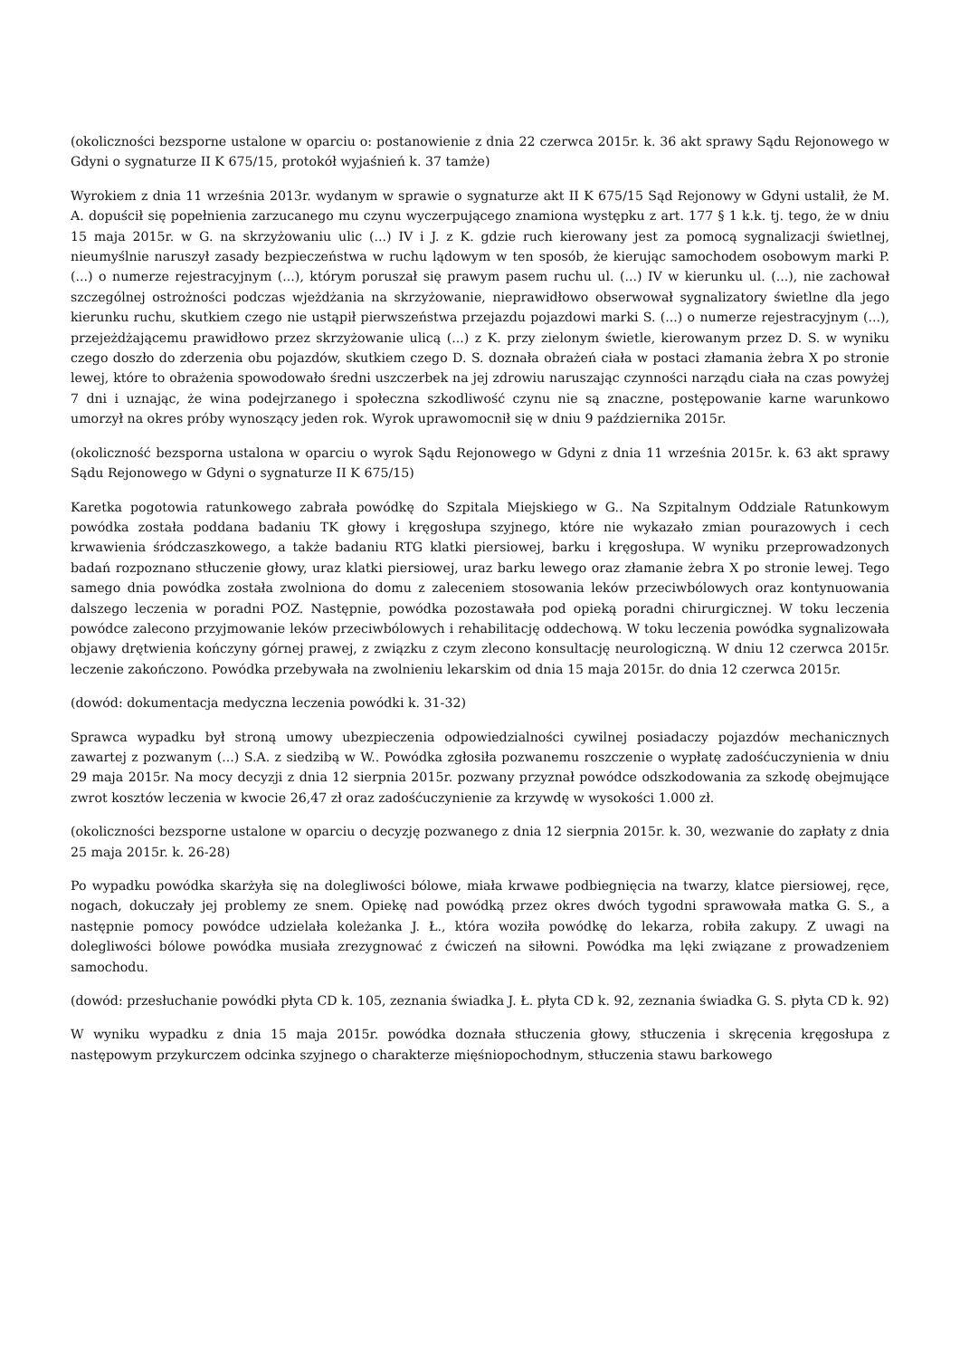(okoliczności bezsporne ustalone w oparciu o: postanowienie z dnia 22 czerwca 2015r. k. 36 akt sprawy Sądu Rejonowego w Gdyni o sygnaturze II K 675/15, protokół wyjaśnień k. 37 tamże)
Wyrokiem z dnia 11 września 2013r. wydanym w sprawie o sygnaturze akt II K 675/15 Sąd Rejonowy w Gdyni ustalił, że M. A. dopuścił się popełnienia zarzucanego mu czynu wyczerpującego znamiona występku z art. 177 § 1 k.k. tj. tego, że w dniu 15 maja 2015r. w G. na skrzyżowaniu ulic (...) IV i J. z K. gdzie ruch kierowany jest za pomocą sygnalizacji świetlnej, nieumyślnie naruszył zasady bezpieczeństwa w ruchu lądowym w ten sposób, że kierując samochodem osobowym marki P. (...) o numerze rejestracyjnym (...), którym poruszał się prawym pasem ruchu ul. (...) IV w kierunku ul. (...), nie zachował szczególnej ostrożności podczas wjeżdżania na skrzyżowanie, nieprawidłowo obserwował sygnalizatory świetlne dla jego kierunku ruchu, skutkiem czego nie ustąpił pierwszeństwa przejazdu pojazdowi marki S. (...) o numerze rejestracyjnym (...), przejeżdżającemu prawidłowo przez skrzyżowanie ulicą (...) z K. przy zielonym świetle, kierowanym przez D. S. w wyniku czego doszło do zderzenia obu pojazdów, skutkiem czego D. S. doznała obrażeń ciała w postaci złamania żebra X po stronie lewej, które to obrażenia spowodowało średni uszczerbek na jej zdrowiu naruszając czynności narządu ciała na czas powyżej 7 dni i uznając, że wina podejrzanego i społeczna szkodliwość czynu nie są znaczne, postępowanie karne warunkowo umorzył na okres próby wynoszący jeden rok. Wyrok uprawomocnił się w dniu 9 października 2015r.
(okoliczność bezsporna ustalona w oparciu o wyrok Sądu Rejonowego w Gdyni z dnia 11 września 2015r. k. 63 akt sprawy Sądu Rejonowego w Gdyni o sygnaturze II K 675/15)
Karetka pogotowia ratunkowego zabrała powódkę do Szpitala Miejskiego w G.. Na Szpitalnym Oddziale Ratunkowym powódka została poddana badaniu TK głowy i kręgosłupa szyjnego, które nie wykazało zmian pourazowych i cech krwawienia śródczaszkowego, a także badaniu RTG klatki piersiowej, barku i kręgosłupa. W wyniku przeprowadzonych badań rozpoznano stłuczenie głowy, uraz klatki piersiowej, uraz barku lewego oraz złamanie żebra X po stronie lewej. Tego samego dnia powódka została zwolniona do domu z zaleceniem stosowania leków przeciwbólowych oraz kontynuowania dalszego leczenia w poradni POZ. Następnie, powódka pozostawała pod opieką poradni chirurgicznej. W toku leczenia powódce zalecono przyjmowanie leków przeciwbólowych i rehabilitację oddechową. W toku leczenia powódka sygnalizowała objawy drętwienia kończyny górnej prawej, z związku z czym zlecono konsultację neurologiczną. W dniu 12 czerwca 2015r. leczenie zakończono. Powódka przebywała na zwolnieniu lekarskim od dnia 15 maja 2015r. do dnia 12 czerwca 2015r.
(dowód: dokumentacja medyczna leczenia powódki k. 31-32)
Sprawca wypadku był stroną umowy ubezpieczenia odpowiedzialności cywilnej posiadaczy pojazdów mechanicznych zawartej z pozwanym (...) S.A. z siedzibą w W.. Powódka zgłosiła pozwanemu roszczenie o wypłatę zadośćuczynienia w dniu 29 maja 2015r. Na mocy decyzji z dnia 12 sierpnia 2015r. pozwany przyznał powódce odszkodowania za szkodę obejmujące zwrot kosztów leczenia w kwocie 26,47 zł oraz zadośćuczynienie za krzywdę w wysokości 1.000 zł.
(okoliczności bezsporne ustalone w oparciu o decyzję pozwanego z dnia 12 sierpnia 2015r. k. 30, wezwanie do zapłaty z dnia 25 maja 2015r. k. 26-28)
Po wypadku powódka skarżyła się na dolegliwości bólowe, miała krwawe podbiegnięcia na twarzy, klatce piersiowej, ręce, nogach, dokuczały jej problemy ze snem. Opiekę nad powódką przez okres dwóch tygodni sprawowała matka G. S., a następnie pomocy powódce udzielała koleżanka J. Ł., która woziła powódkę do lekarza, robiła zakupy. Z uwagi na dolegliwości bólowe powódka musiała zrezygnować z ćwiczeń na siłowni. Powódka ma lęki związane z prowadzeniem samochodu.
(dowód: przesłuchanie powódki płyta CD k. 105, zeznania świadka J. Ł. płyta CD k. 92, zeznania świadka G. S. płyta CD k. 92)
W wyniku wypadku z dnia 15 maja 2015r. powódka doznała stłuczenia głowy, stłuczenia i skręcenia kręgosłupa z następowym przykurczem odcinka szyjnego o charakterze mięśniopochodnym, stłuczenia stawu barkowego